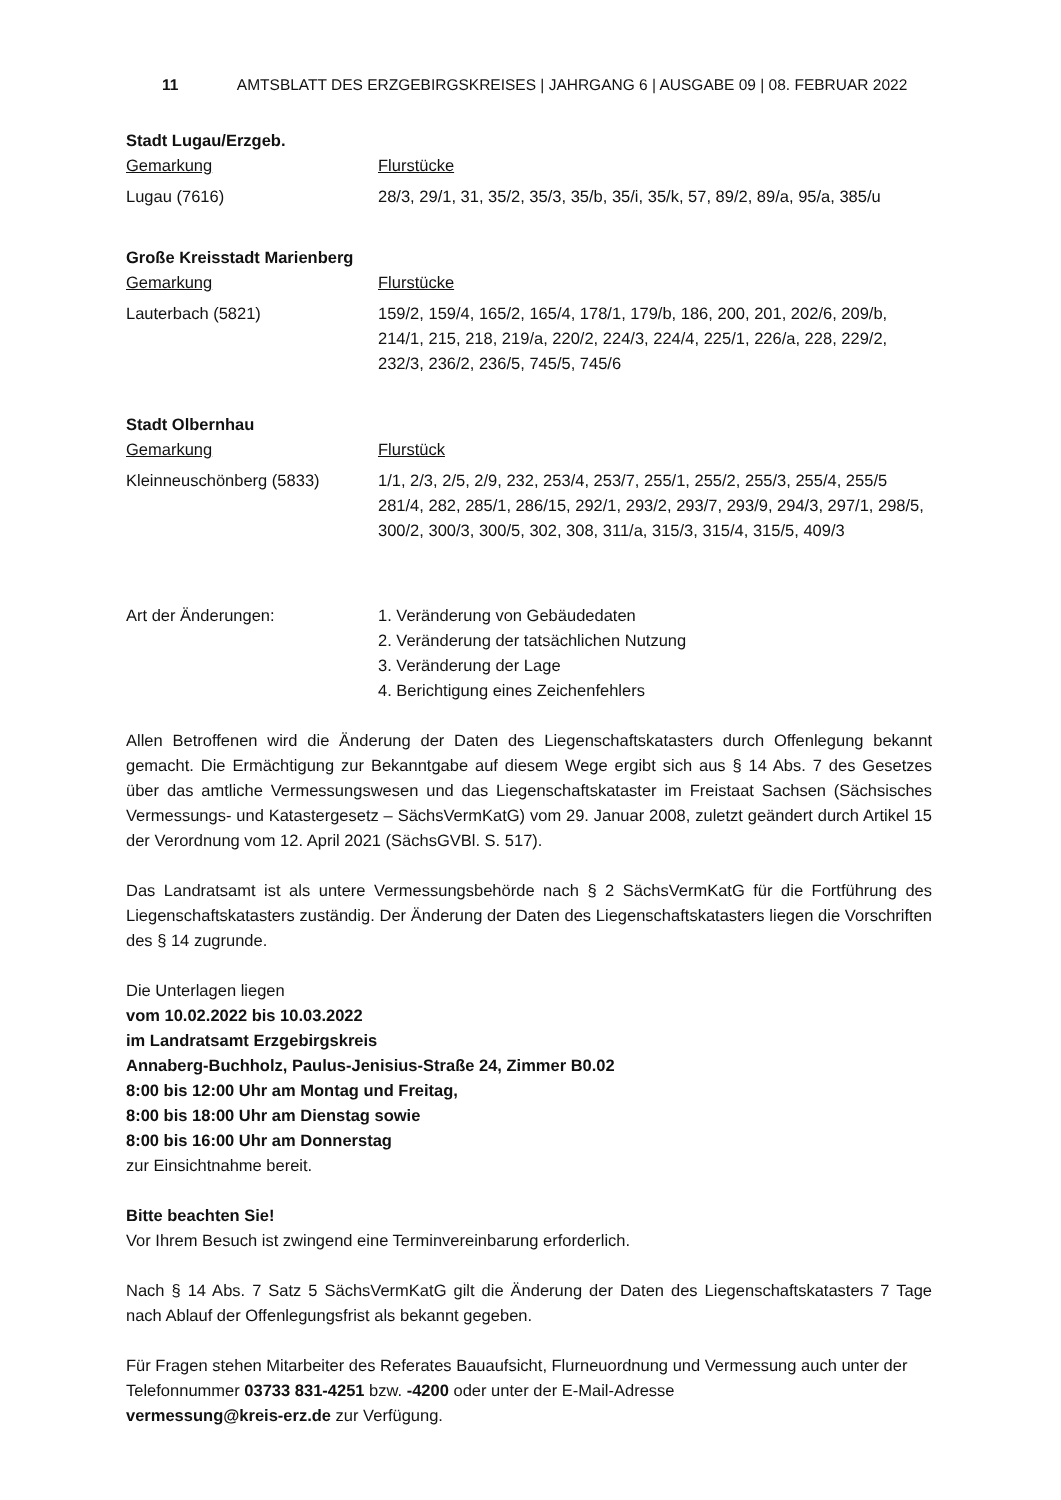11 AMTSBLATT DES ERZGEBIRGSKREISES | JAHRGANG 6 | AUSGABE 09 | 08. FEBRUAR 2022
Stadt Lugau/Erzgeb.
| Gemarkung | Flurstücke |
| Lugau (7616) | 28/3, 29/1, 31, 35/2, 35/3, 35/b, 35/i, 35/k, 57, 89/2, 89/a, 95/a, 385/u |
Große Kreisstadt Marienberg
| Gemarkung | Flurstücke |
| Lauterbach (5821) | 159/2, 159/4, 165/2, 165/4, 178/1, 179/b, 186, 200, 201, 202/6, 209/b, 214/1, 215, 218, 219/a, 220/2, 224/3, 224/4, 225/1, 226/a, 228, 229/2, 232/3, 236/2, 236/5, 745/5, 745/6 |
Stadt Olbernhau
| Gemarkung | Flurstück |
| Kleinneuschönberg (5833) | 1/1, 2/3, 2/5, 2/9, 232, 253/4, 253/7, 255/1, 255/2, 255/3, 255/4, 255/5 281/4, 282, 285/1, 286/15, 292/1, 293/2, 293/7, 293/9, 294/3, 297/1, 298/5, 300/2, 300/3, 300/5, 302, 308, 311/a, 315/3, 315/4, 315/5, 409/3 |
| Art der Änderungen: | 1. Veränderung von Gebäudedaten 2. Veränderung der tatsächlichen Nutzung 3. Veränderung der Lage 4. Berichtigung eines Zeichenfehlers |
Allen Betroffenen wird die Änderung der Daten des Liegenschaftskatasters durch Offenlegung bekannt gemacht. Die Ermächtigung zur Bekanntgabe auf diesem Wege ergibt sich aus § 14 Abs. 7 des Gesetzes über das amtliche Vermessungswesen und das Liegenschaftskataster im Freistaat Sachsen (Sächsisches Vermessungs- und Katastergesetz – SächsVermKatG) vom 29. Januar 2008, zuletzt geändert durch Artikel 15 der Verordnung vom 12. April 2021 (SächsGVBl. S. 517).
Das Landratsamt ist als untere Vermessungsbehörde nach § 2 SächsVermKatG für die Fortführung des Liegenschaftskatasters zuständig. Der Änderung der Daten des Liegenschaftskatasters liegen die Vorschriften des § 14 zugrunde.
Die Unterlagen liegen
vom 10.02.2022 bis 10.03.2022
im Landratsamt Erzgebirgskreis
Annaberg-Buchholz, Paulus-Jenisius-Straße 24, Zimmer B0.02
8:00 bis 12:00 Uhr am Montag und Freitag,
8:00 bis 18:00 Uhr am Dienstag sowie
8:00 bis 16:00 Uhr am Donnerstag
zur Einsichtnahme bereit.
Bitte beachten Sie!
Vor Ihrem Besuch ist zwingend eine Terminvereinbarung erforderlich.
Nach § 14 Abs. 7 Satz 5 SächsVermKatG gilt die Änderung der Daten des Liegenschaftskatasters 7 Tage nach Ablauf der Offenlegungsfrist als bekannt gegeben.
Für Fragen stehen Mitarbeiter des Referates Bauaufsicht, Flurneuordnung und Vermessung auch unter der Telefonnummer 03733 831-4251 bzw. -4200 oder unter der E-Mail-Adresse
vermessung@kreis-erz.de zur Verfügung.